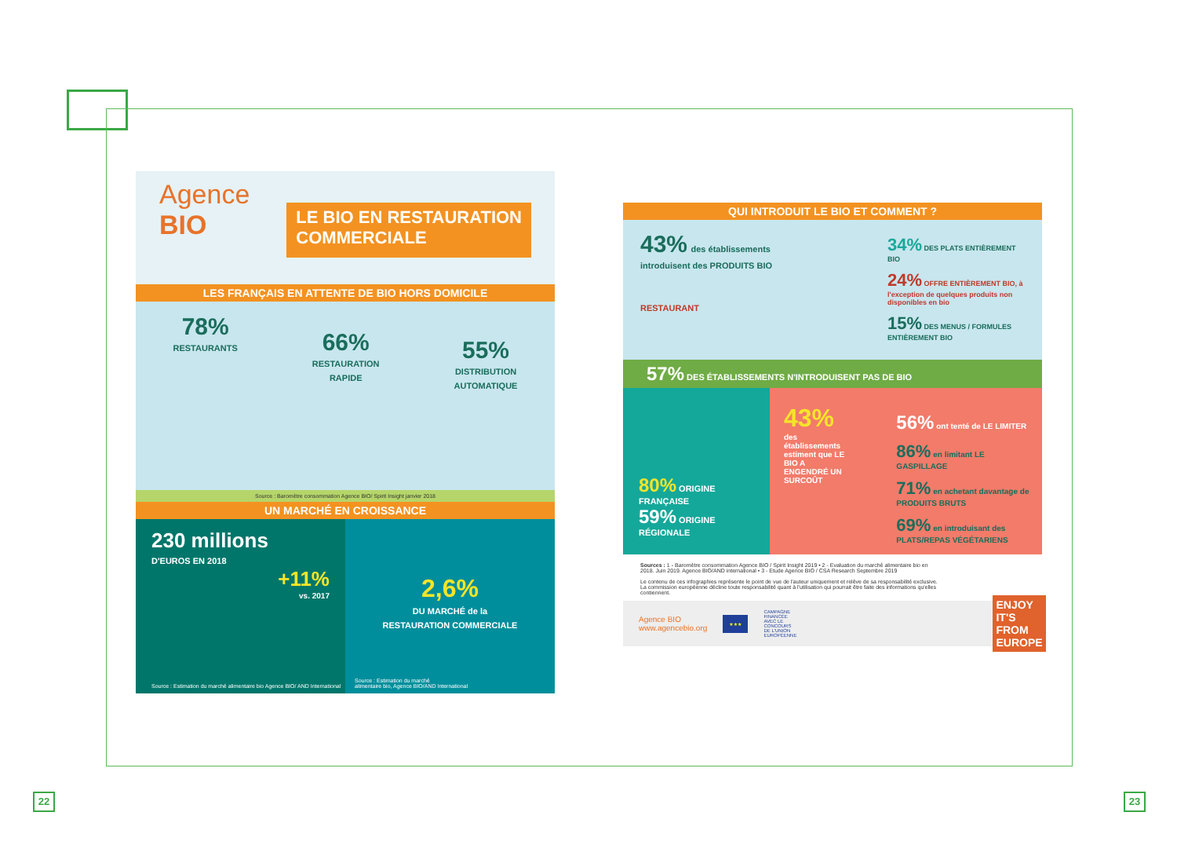Agence
BIO
LE BIO EN RESTAURATION
COMMERCIALE
LES FRANÇAIS EN ATTENTE DE BIO HORS DOMICILE
78%
RESTAURANTS
66%
RESTAURATION
RAPIDE
55%
DISTRIBUTION
AUTOMATIQUE
Source : Baromètre consommation Agence BIO/ Spirit Insight janvier 2018
UN MARCHÉ EN CROISSANCE
230 millions
D'EUROS EN 2018
+11%
vs. 2017
Source : Estimation du marché alimentaire bio Agence BIO/ AND International
2,6%
DU MARCHÉ de la
RESTAURATION COMMERCIALE
Source : Estimation du marché
alimentaire bio, Agence BIO/AND International
QUI INTRODUIT LE BIO ET COMMENT ?
43% des établissements introduisent des PRODUITS BIO
RESTAURANT
34% DES PLATS ENTIÈREMENT BIO
24% OFFRE ENTIÈREMENT BIO, à l'exception de quelques produits non disponibles en bio
15% DES MENUS / FORMULES ENTIÈREMENT BIO
57% DES ÉTABLISSEMENTS N'INTRODUISENT PAS DE BIO
80% ORIGINE FRANÇAISE
59% ORIGINE RÉGIONALE
43%
des établissements estiment que LE BIO A ENGENDRÉ UN SURCOÛT
56% ont tenté de LE LIMITER
86% en limitant LE GASPILLAGE
71% en achetant davantage de PRODUITS BRUTS
69% en introduisant des PLATS/REPAS VÉGÉTARIENS
Sources : 1 - Baromètre consommation Agence BIO / Spirit Insight 2019 • 2 - Evaluation du marché alimentaire bio en 2018. Juin 2019. Agence BIO/AND international • 3 - Etude Agence BIO / CSA Research Septembre 2019
Le contenu de ces infographies représente le point de vue de l'auteur uniquement et relève de sa responsabilité exclusive. La commission européenne décline toute responsabilité quant à l'utilisation qui pourrait être faite des informations qu'elles contiennent.
Agence BIO
www.agencebio.org ★★★ CAMPAGNE FINANCÉE AVEC LE CONCOURS DE L'UNION EUROPÉENNE ENJOY
IT'S FROM
EUROPE
22 23